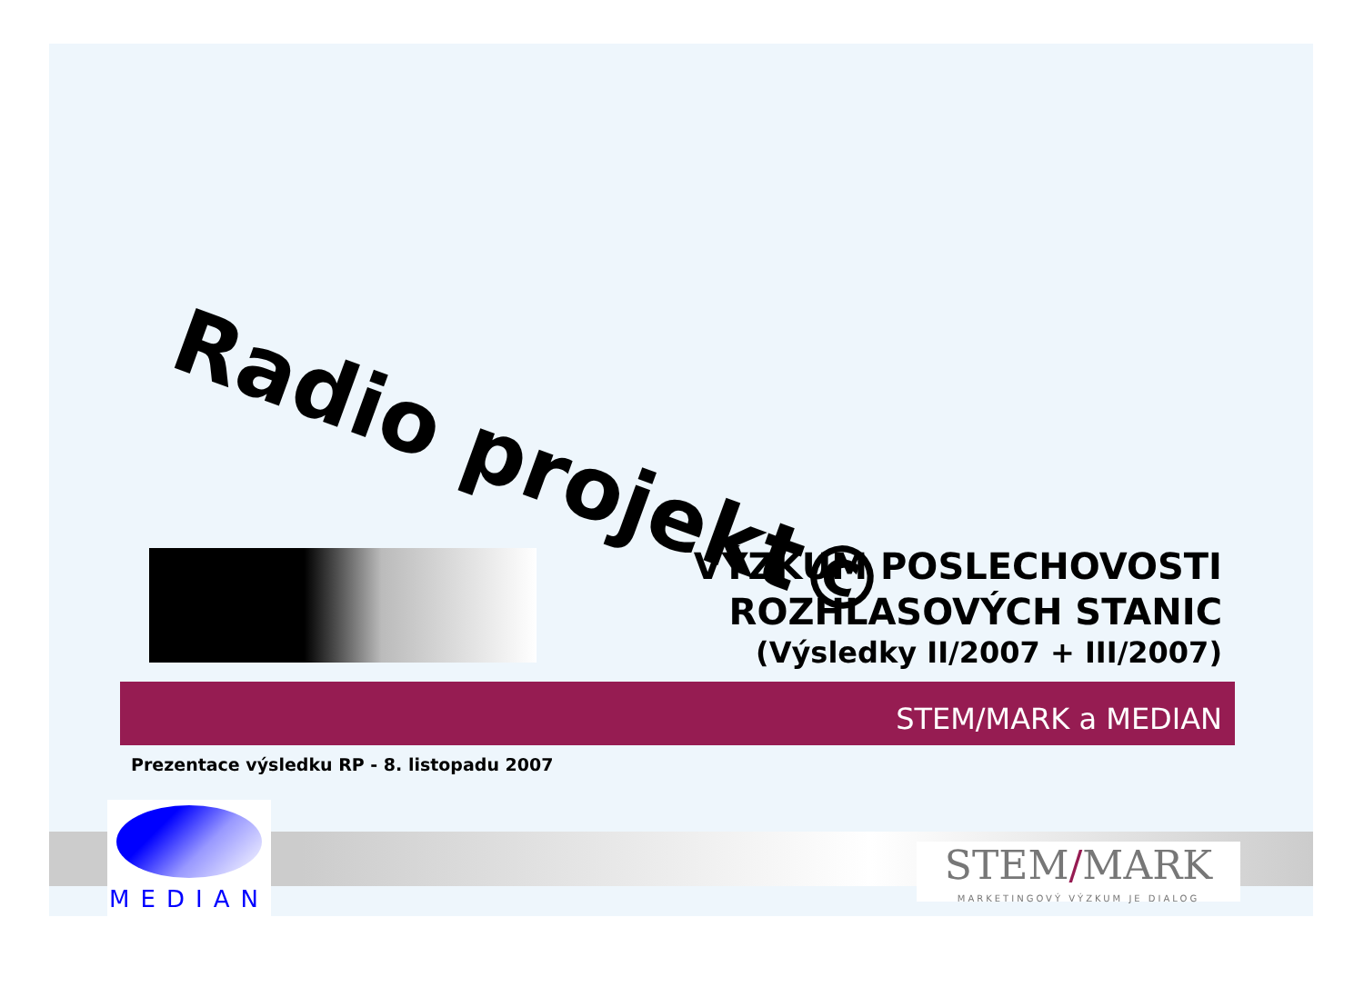Radio projekt©
VÝZKUM POSLECHOVOSTI
ROZHLASOVÝCH STANIC
(Výsledky II/2007 + III/2007)
STEM/MARK a MEDIAN
Prezentace výsledku RP - 8. listopadu 2007
MEDIAN
STEM/MARK
MARKETINGOVÝ VÝZKUM JE DIALOG